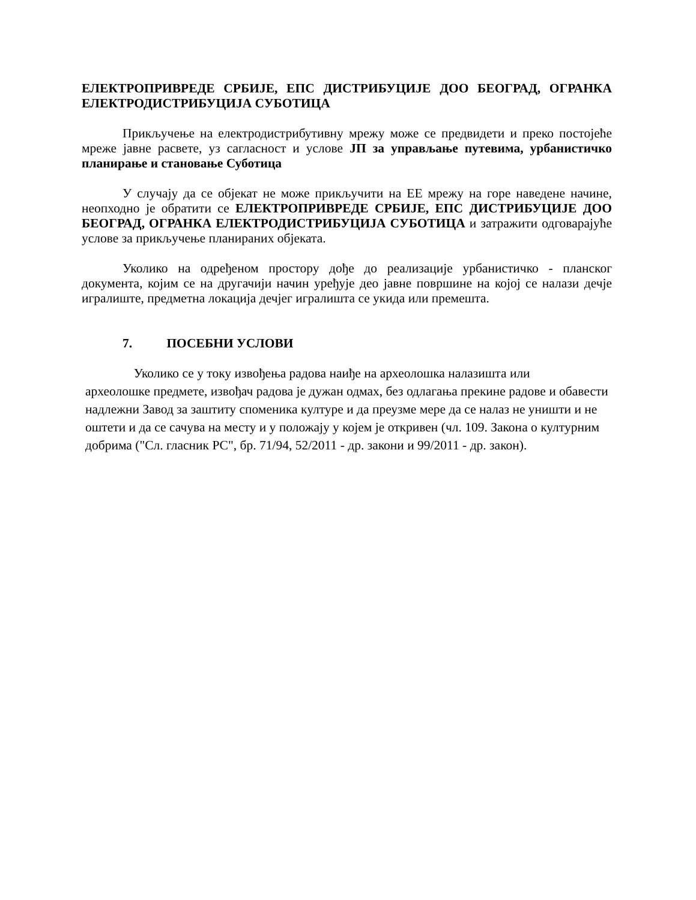ЕЛЕКТРОПРИВРЕДЕ СРБИЈЕ, ЕПС ДИСТРИБУЦИЈЕ ДОО БЕОГРАД, ОГРАНКА ЕЛЕКТРОДИСТРИБУЦИЈА СУБОТИЦА
Прикључење на електродистрибутивну мрежу може се предвидети и преко постојеће мреже јавне расвете, уз сагласност и услове ЈП за управљање путевима, урбанистичко планирање и становање Суботица
У случају да се објекат не може прикључити на ЕЕ мрежу на горе наведене начине, неопходно је обратити се ЕЛЕКТРОПРИВРЕДЕ СРБИЈЕ, ЕПС ДИСТРИБУЦИЈЕ ДОО БЕОГРАД, ОГРАНКА ЕЛЕКТРОДИСТРИБУЦИЈА СУБОТИЦА и затражити одговарајуће услове за прикључење планираних објеката.
Уколико на одређеном простору дође до реализације урбанистичко - планског документа, којим се на другачији начин уређује део јавне површине на којој се налази дечје игралиште, предметна локација дечјег игралишта се укида или премешта.
7. ПОСЕБНИ УСЛОВИ
Уколико се у току извођења радова наиђе на археолошка налазишта или
археолошке предмете, извођач радова је дужан одмах, без одлагања прекине радове и обавести надлежни Завод за заштиту споменика културе и да преузме мере да се налаз не уништи и не оштети и да се сачува на месту и у положају у којем је откривен (чл. 109. Закона о културним добрима ("Сл. гласник РС", бр. 71/94, 52/2011 - др. закони и 99/2011 - др. закон).